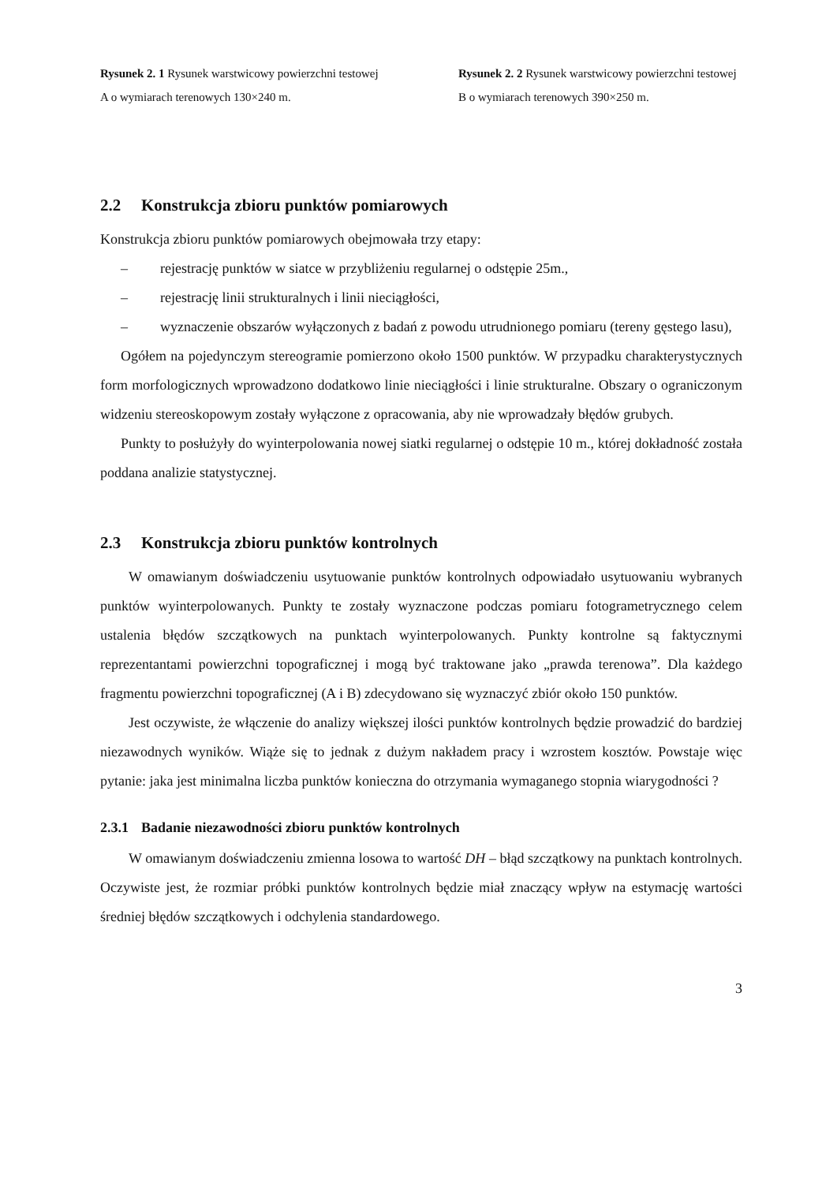Rysunek 2. 1 Rysunek warstwicowy powierzchni testowej A o wymiarach terenowych 130×240 m.
Rysunek 2. 2 Rysunek warstwicowy powierzchni testowej B o wymiarach terenowych 390×250 m.
2.2 Konstrukcja zbioru punktów pomiarowych
Konstrukcja zbioru punktów pomiarowych obejmowała trzy etapy:
– rejestrację punktów w siatce w przybliżeniu regularnej o odstępie 25m.,
– rejestrację linii strukturalnych i linii nieciągłości,
– wyznaczenie obszarów wyłączonych z badań z powodu utrudnionego pomiaru (tereny gęstego lasu),
Ogółem na pojedynczym stereogramie pomierzono około 1500 punktów. W przypadku charakterystycznych form morfologicznych wprowadzono dodatkowo linie nieciągłości i linie strukturalne. Obszary o ograniczonym widzeniu stereoskopowym zostały wyłączone z opracowania, aby nie wprowadzały błędów grubych.
Punkty to posłużyły do wyinterpolowania nowej siatki regularnej o odstępie 10 m., której dokładność została poddana analizie statystycznej.
2.3 Konstrukcja zbioru punktów kontrolnych
W omawianym doświadczeniu usytuowanie punktów kontrolnych odpowiadało usytuowaniu wybranych punktów wyinterpolowanych. Punkty te zostały wyznaczone podczas pomiaru fotogrametrycznego celem ustalenia błędów szczątkowych na punktach wyinterpolowanych. Punkty kontrolne są faktycznymi reprezentantami powierzchni topograficznej i mogą być traktowane jako „prawda terenowa”. Dla każdego fragmentu powierzchni topograficznej (A i B) zdecydowano się wyznaczyć zbiór około 150 punktów.
Jest oczywiste, że włączenie do analizy większej ilości punktów kontrolnych będzie prowadzić do bardziej niezawodnych wyników. Wiąże się to jednak z dużym nakładem pracy i wzrostem kosztów. Powstaje więc pytanie: jaka jest minimalna liczba punktów konieczna do otrzymania wymaganego stopnia wiarygodności ?
2.3.1 Badanie niezawodności zbioru punktów kontrolnych
W omawianym doświadczeniu zmienna losowa to wartość DH – błąd szczątkowy na punktach kontrolnych. Oczywiste jest, że rozmiar próbki punktów kontrolnych będzie miał znaczący wpływ na estymację wartości średniej błędów szczątkowych i odchylenia standardowego.
3